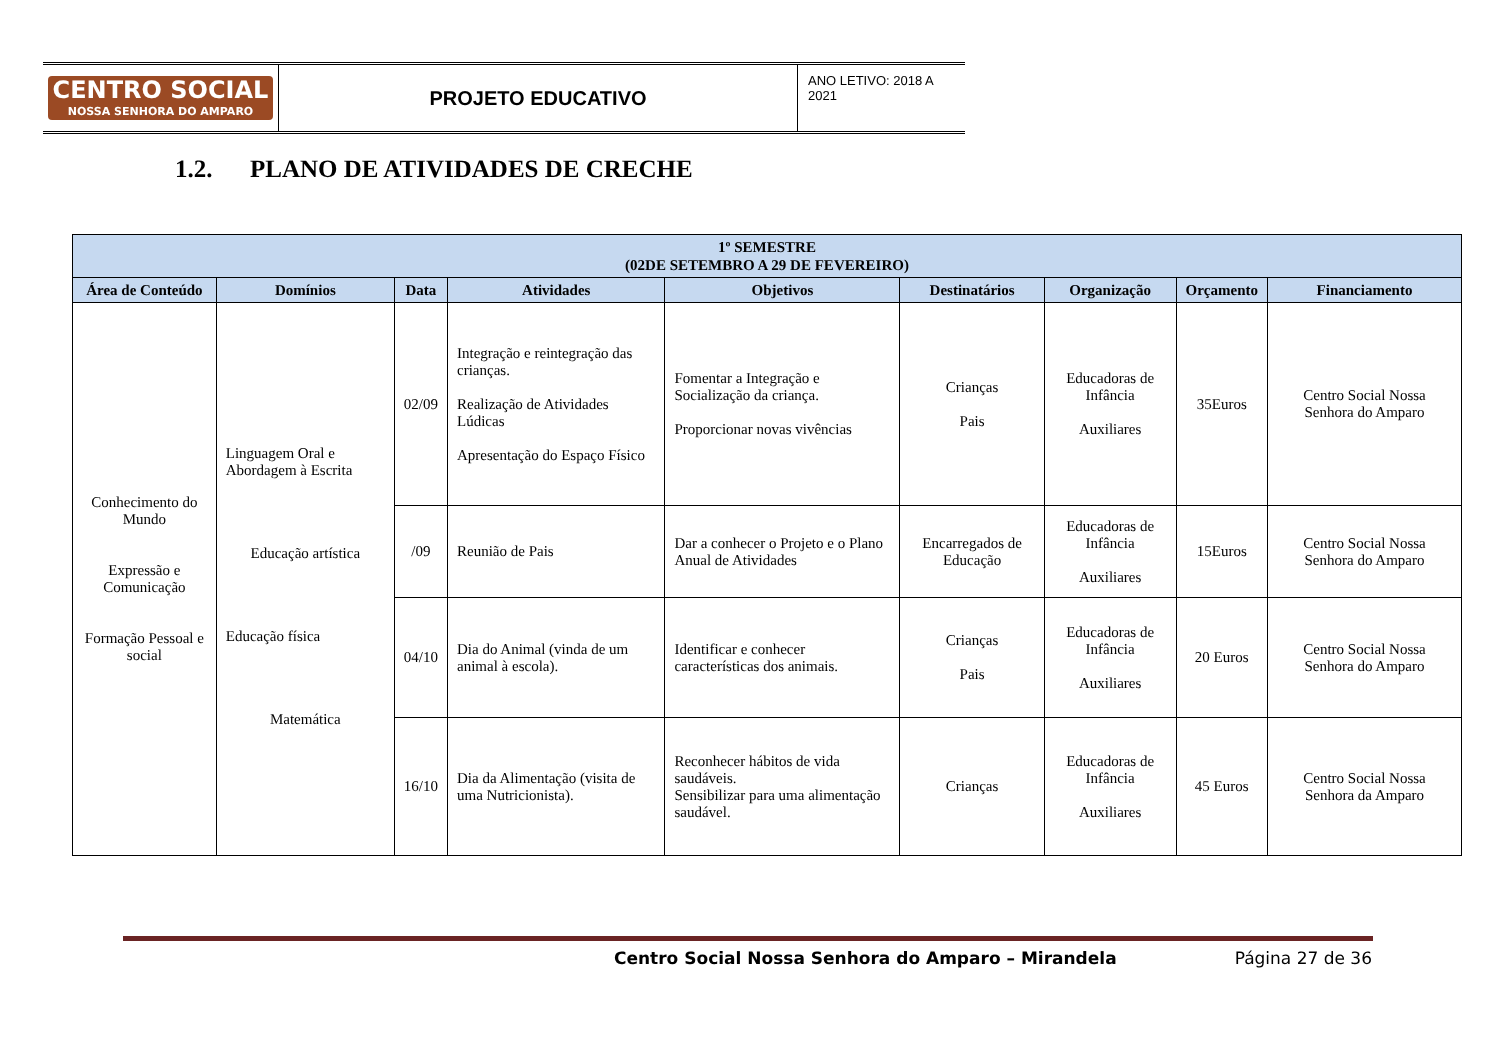CENTRO SOCIAL
NOSSA SENHORA DO AMPARO
PROJETO EDUCATIVO
ANO LETIVO: 2018 A 2021
1.2. PLANO DE ATIVIDADES DE CRECHE
| 1º SEMESTRE (02DE SETEMBRO A 29 DE FEVEREIRO) | | | | | | | | |
| --- | --- | --- | --- | --- | --- | --- | --- | --- |
| Área de Conteúdo | Domínios | Data | Atividades | Objetivos | Destinatários | Organização | Orçamento | Financiamento |
| Conhecimento do Mundo Expressão e Comunicação Formação Pessoal e social | Linguagem Oral e Abordagem à Escrita Educação artística Educação física Matemática | 02/09 | Integração e reintegração das crianças. Realização de Atividades Lúdicas Apresentação do Espaço Físico | Fomentar a Integração e Socialização da criança. Proporcionar novas vivências | Crianças Pais | Educadoras de Infância Auxiliares | 35Euros | Centro Social Nossa Senhora do Amparo |
| | | /09 | Reunião de Pais | Dar a conhecer o Projeto e o Plano Anual de Atividades | Encarregados de Educação | Educadoras de Infância Auxiliares | 15Euros | Centro Social Nossa Senhora do Amparo |
| | | 04/10 | Dia do Animal (vinda de um animal à escola). | Identificar e conhecer características dos animais. | Crianças Pais | Educadoras de Infância Auxiliares | 20 Euros | Centro Social Nossa Senhora do Amparo |
| | | 16/10 | Dia da Alimentação (visita de uma Nutricionista). | Reconhecer hábitos de vida saudáveis. Sensibilizar para uma alimentação saudável. | Crianças | Educadoras de Infância Auxiliares | 45 Euros | Centro Social Nossa Senhora da Amparo |
Centro Social Nossa Senhora do Amparo – Mirandela Página 27 de 36